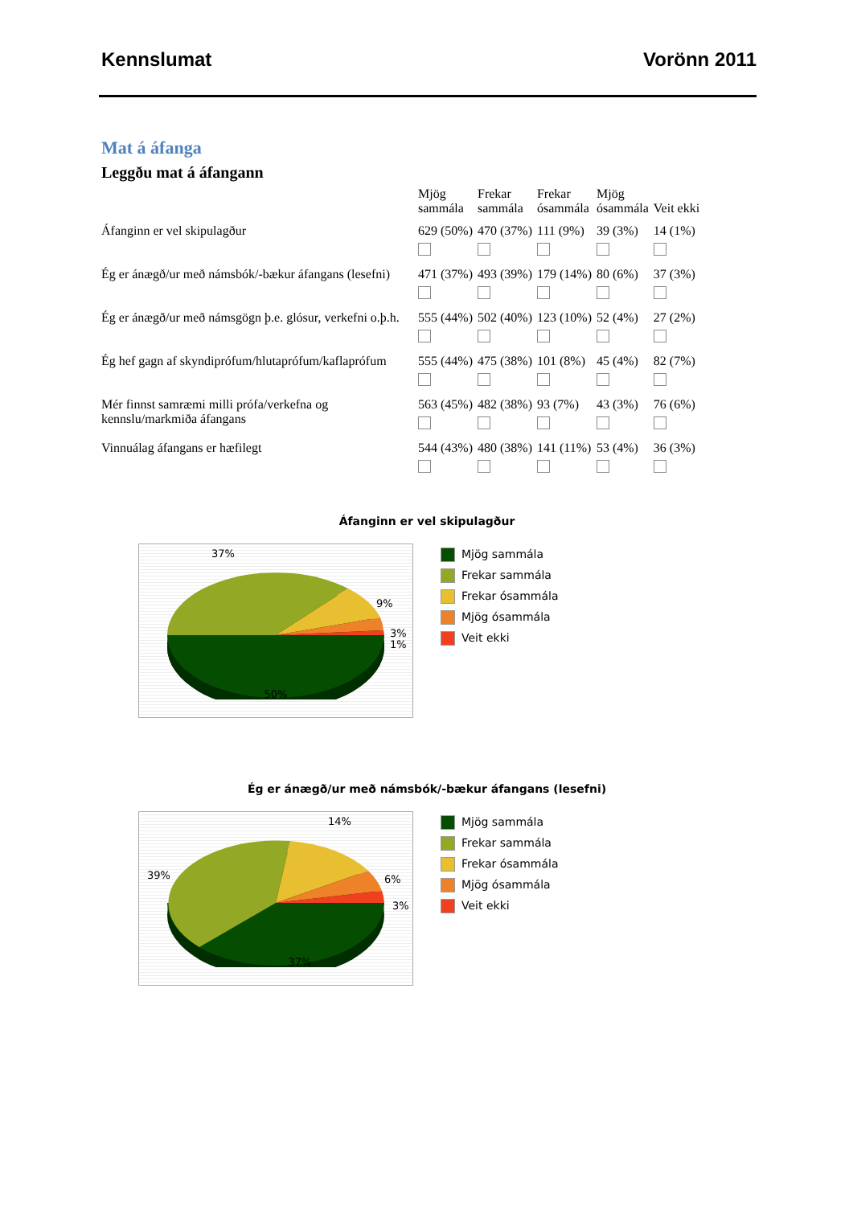Kennslumat Vorönn 2011
Mat á áfanga
Leggðu mat á áfangann
| | Mjög sammála | Frekar sammála | Frekar ósammála | Mjög ósammála | Veit ekki |
| --- | --- | --- | --- | --- | --- |
| Áfanginn er vel skipulagður | 629 (50%) | 470 (37%) | 111 (9%) | 39 (3%) | 14 (1%) |
| Ég er ánægð/ur með námsbók/-bækur áfangans (lesefni) | 471 (37%) | 493 (39%) | 179 (14%) | 80 (6%) | 37 (3%) |
| Ég er ánægð/ur með námsgögn þ.e. glósur, verkefni o.þ.h. | 555 (44%) | 502 (40%) | 123 (10%) | 52 (4%) | 27 (2%) |
| Ég hef gagn af skyndiprófum/hlutaprófum/kaflaprófum | 555 (44%) | 475 (38%) | 101 (8%) | 45 (4%) | 82 (7%) |
| Mér finnst samræmi milli prófa/verkefna og kennslu/markmiða áfangans | 563 (45%) | 482 (38%) | 93 (7%) | 43 (3%) | 76 (6%) |
| Vinnuálag áfangans er hæfilegt | 544 (43%) | 480 (38%) | 141 (11%) | 53 (4%) | 36 (3%) |
Áfanginn er vel skipulagður
37%
9%
3%
1%
50%
Mjög sammála
Frekar sammála
Frekar ósammála
Mjög ósammála
Veit ekki
Ég er ánægð/ur með námsbók/-bækur áfangans (lesefni)
14%
39%
6%
3%
37%
Mjög sammála
Frekar sammála
Frekar ósammála
Mjög ósammála
Veit ekki